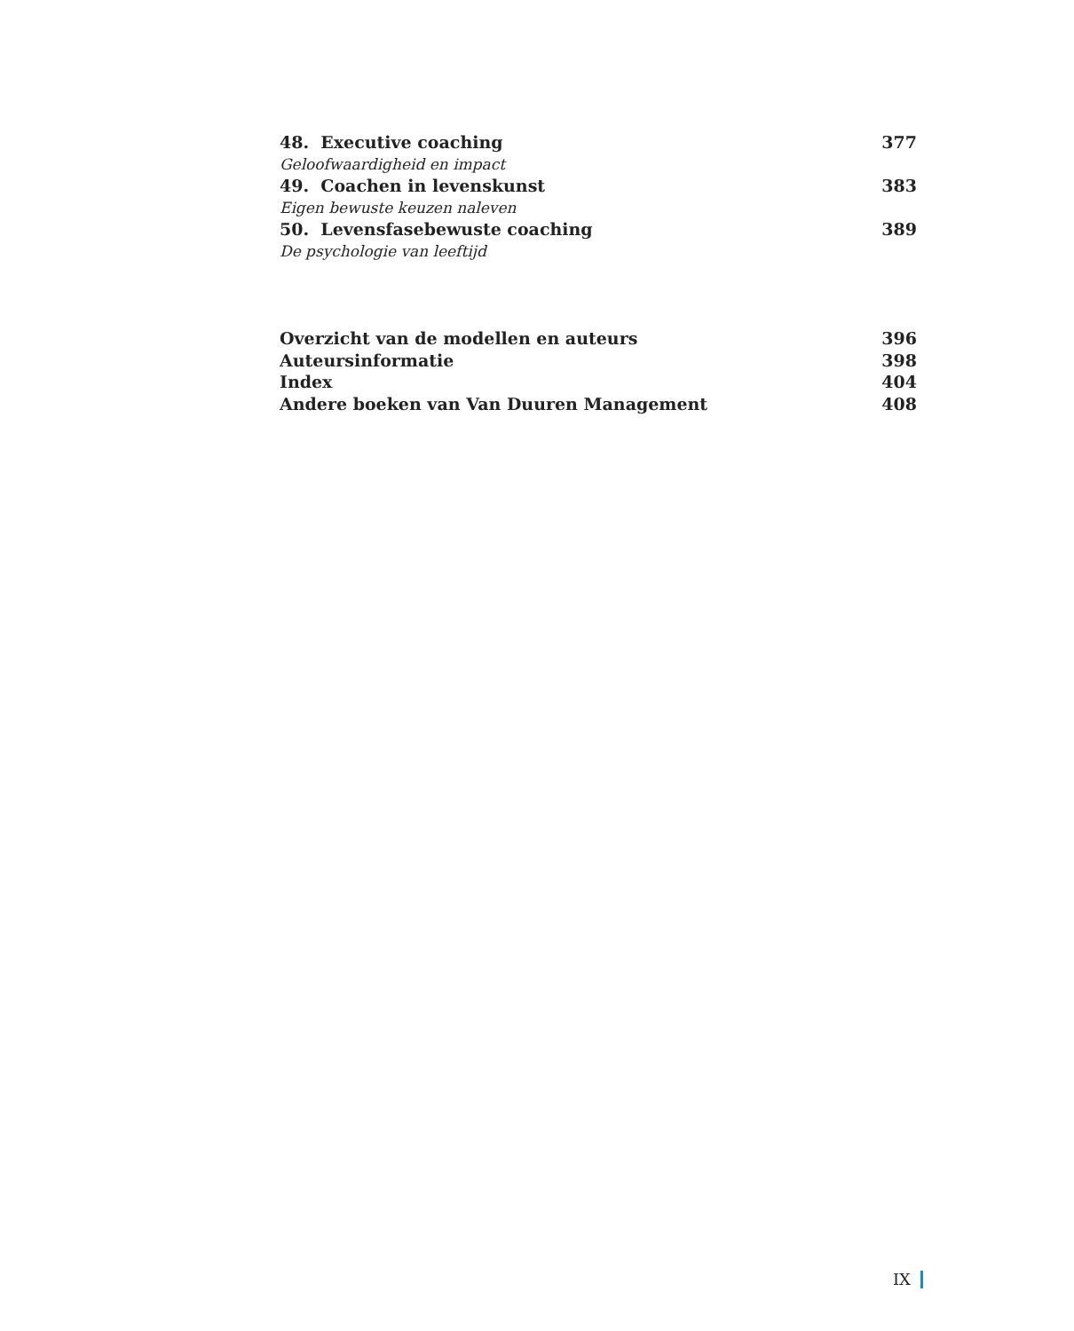48. Executive coaching 377
Geloofwaardigheid en impact
49. Coachen in levenskunst 383
Eigen bewuste keuzen naleven
50. Levensfasebewuste coaching 389
De psychologie van leeftijd
Overzicht van de modellen en auteurs 396
Auteursinformatie 398
Index 404
Andere boeken van Van Duuren Management 408
IX